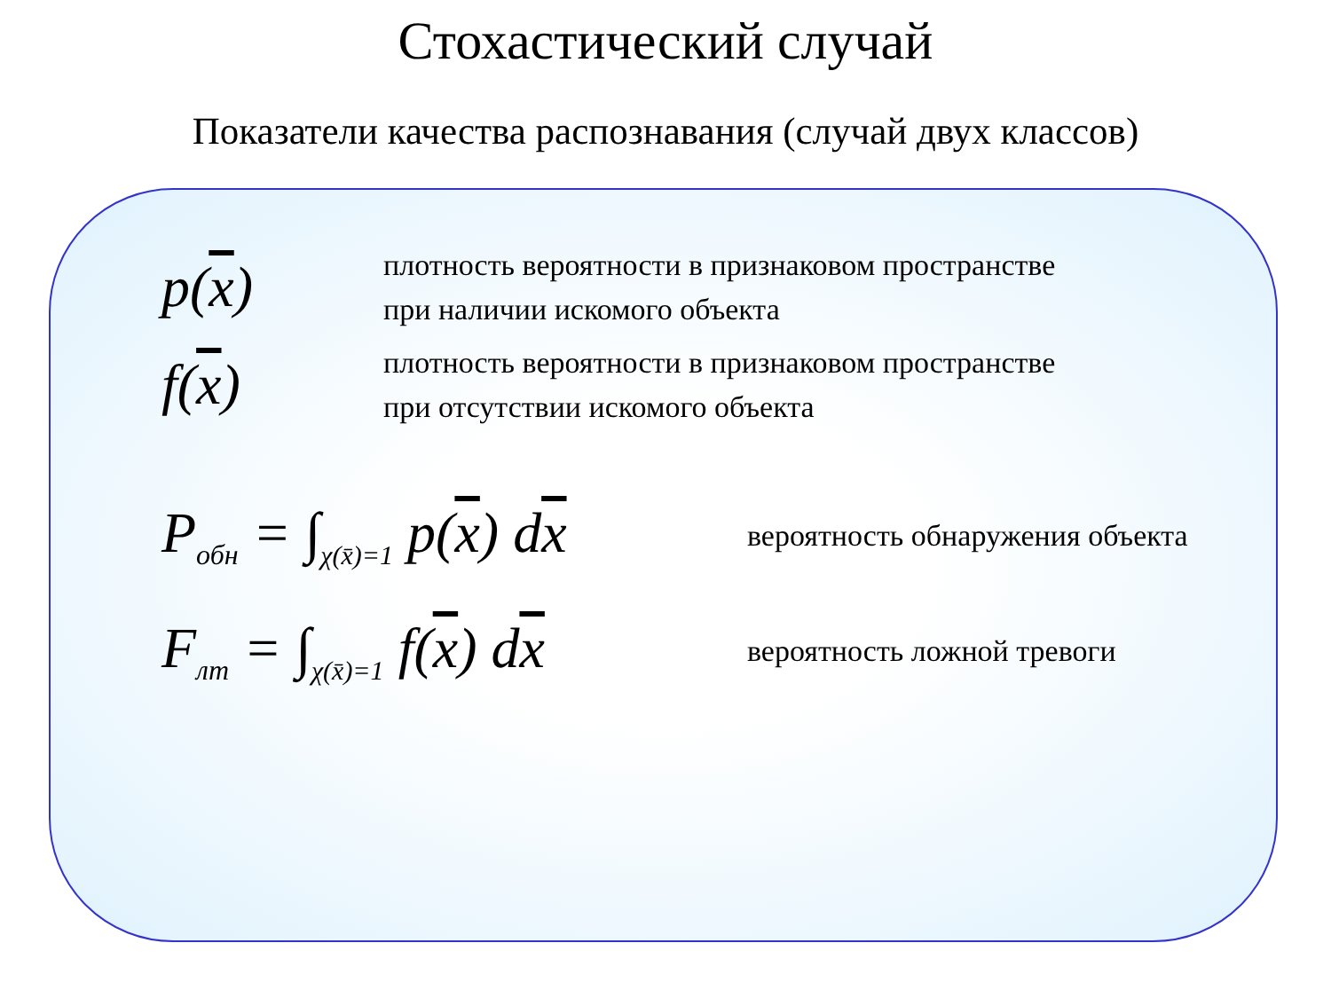Стохастический случай
Показатели качества распознавания (случай двух классов)
p(x)
плотность вероятности в признаковом пространстве
при наличии искомого объекта
f(x)
плотность вероятности в признаковом пространстве
при отсутствии искомого объекта
P<sub>обн</sub> = ∫<sub>χ(x̄)=1</sub> p(x) dx
вероятность обнаружения объекта
F<sub>лт</sub> = ∫<sub>χ(x̄)=1</sub> f(x) dx
вероятность ложной тревоги